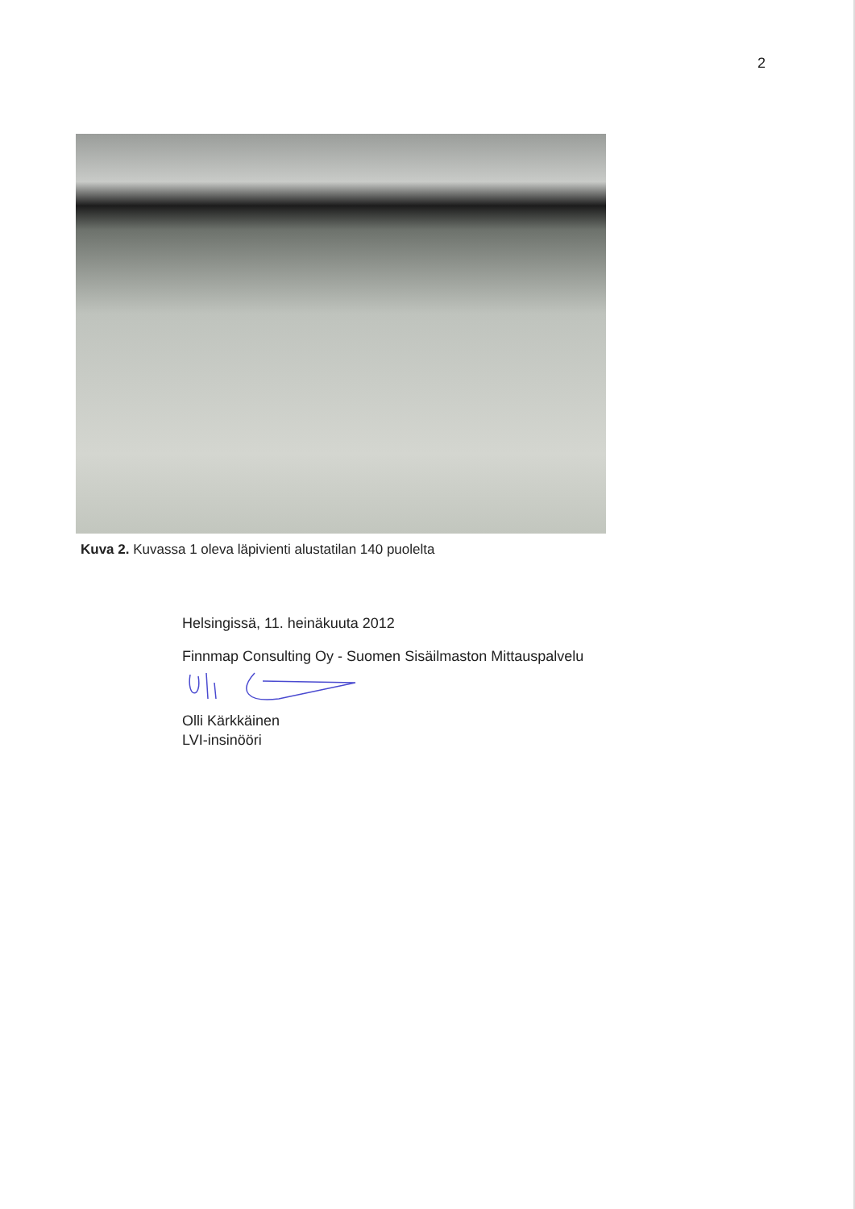2
Kuva 2. Kuvassa 1 oleva läpivienti alustatilan 140 puolelta
Helsingissä, 11. heinäkuuta 2012
Finnmap Consulting Oy - Suomen Sisäilmaston Mittauspalvelu
Olli Kärkkäinen
LVI-insinööri